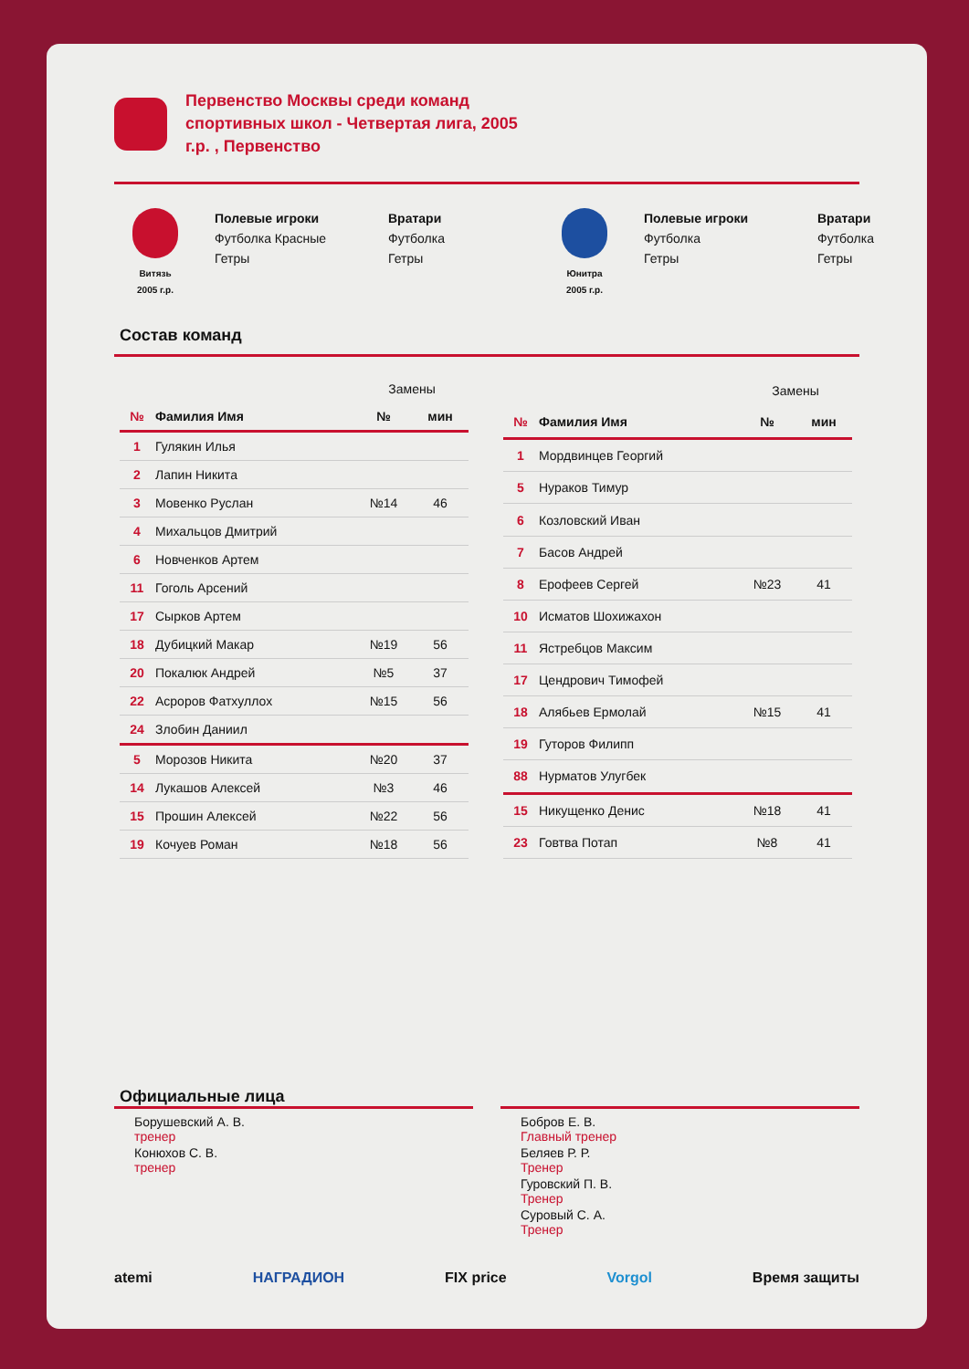Первенство Москвы среди команд
спортивных школ - Четвертая лига, 2005
г.р. , Первенство
Витязь
2005 г.р.
Полевые игроки
Футболка Красные
Гетры
Вратари
Футболка
Гетры
Юнитра
2005 г.р.
Полевые игроки
Футболка
Гетры
Вратари
Футболка
Гетры
Состав команд
| | | Замены | |
| --- | --- | --- | --- |
| № | Фамилия Имя | № | мин |
| 1 | Гулякин Илья | | |
| 2 | Лапин Никита | | |
| 3 | Мовенко Руслан | №14 | 46 |
| 4 | Михальцов Дмитрий | | |
| 6 | Новченков Артем | | |
| 11 | Гоголь Арсений | | |
| 17 | Сырков Артем | | |
| 18 | Дубицкий Макар | №19 | 56 |
| 20 | Покалюк Андрей | №5 | 37 |
| 22 | Асроров Фатхуллох | №15 | 56 |
| 24 | Злобин Даниил | | |
| 5 | Морозов Никита | №20 | 37 |
| 14 | Лукашов Алексей | №3 | 46 |
| 15 | Прошин Алексей | №22 | 56 |
| 19 | Кочуев Роман | №18 | 56 |
| | | Замены | |
| --- | --- | --- | --- |
| № | Фамилия Имя | № | мин |
| 1 | Мордвинцев Георгий | | |
| 5 | Нураков Тимур | | |
| 6 | Козловский Иван | | |
| 7 | Басов Андрей | | |
| 8 | Ерофеев Сергей | №23 | 41 |
| 10 | Исматов Шохижахон | | |
| 11 | Ястребцов Максим | | |
| 17 | Цендрович Тимофей | | |
| 18 | Алябьев Ермолай | №15 | 41 |
| 19 | Гуторов Филипп | | |
| 88 | Нурматов Улугбек | | |
| 15 | Никущенко Денис | №18 | 41 |
| 23 | Говтва Потап | №8 | 41 |
Официальные лица
Борушевский А. В.
тренер
Конюхов С. В.
тренер
Бобров Е. В.
Главный тренер
Беляев Р. Р.
Тренер
Гуровский П. В.
Тренер
Суровый С. А.
Тренер
atemi НАГРАДИОН FIX price Vorgol Время защиты